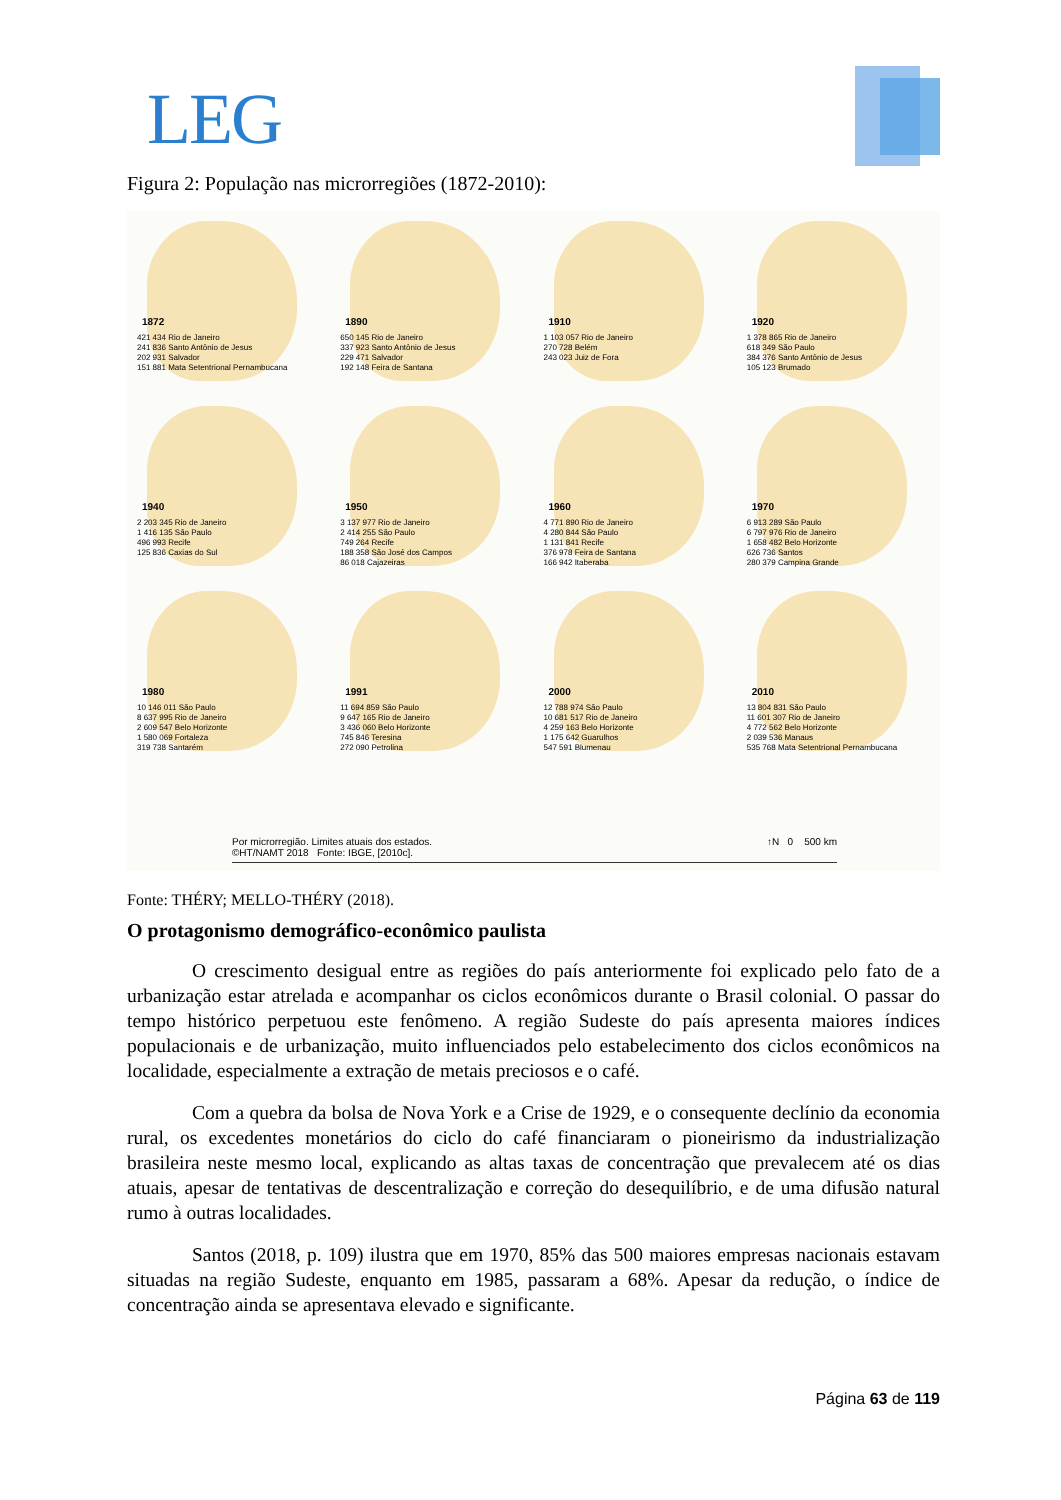LEG
Figura 2: População nas microrregiões (1872-2010):
1872
421 434 Rio de Janeiro
241 836 Santo Antônio de Jesus
202 931 Salvador
151 881 Mata Setentrional Pernambucana
1890
650 145 Rio de Janeiro
337 923 Santo Antônio de Jesus
229 471 Salvador
192 148 Feira de Santana
1910
1 103 057 Rio de Janeiro
270 728 Belém
243 023 Juiz de Fora
1920
1 378 865 Rio de Janeiro
618 349 São Paulo
384 376 Santo Antônio de Jesus
105 123 Brumado
1940
2 203 345 Rio de Janeiro
1 416 135 São Paulo
496 993 Recife
125 836 Caxias do Sul
1950
3 137 977 Rio de Janeiro
2 414 255 São Paulo
749 264 Recife
188 358 São José dos Campos
86 018 Cajazeiras
1960
4 771 890 Rio de Janeiro
4 280 844 São Paulo
1 131 841 Recife
376 978 Feira de Santana
166 942 Itaberaba
1970
6 913 289 São Paulo
6 797 976 Rio de Janeiro
1 658 482 Belo Horizonte
626 736 Santos
280 379 Campina Grande
1980
10 146 011 São Paulo
8 637 995 Rio de Janeiro
2 609 547 Belo Horizonte
1 580 069 Fortaleza
319 738 Santarém
1991
11 694 859 São Paulo
9 647 165 Rio de Janeiro
3 436 060 Belo Horizonte
745 846 Teresina
272 090 Petrolina
2000
12 788 974 São Paulo
10 681 517 Rio de Janeiro
4 259 163 Belo Horizonte
1 175 642 Guarulhos
547 591 Blumenau
2010
13 804 831 São Paulo
11 601 307 Rio de Janeiro
4 772 562 Belo Horizonte
2 039 536 Manaus
535 768 Mata Setentrional Pernambucana
Por microrregião. Limites atuais dos estados.
©HT/NAMT 2018 Fonte: IBGE, [2010c]. ↑N 0 500 km
Fonte: THÉRY; MELLO-THÉRY (2018).
O protagonismo demográfico-econômico paulista
O crescimento desigual entre as regiões do país anteriormente foi explicado pelo fato de a urbanização estar atrelada e acompanhar os ciclos econômicos durante o Brasil colonial. O passar do tempo histórico perpetuou este fenômeno. A região Sudeste do país apresenta maiores índices populacionais e de urbanização, muito influenciados pelo estabelecimento dos ciclos econômicos na localidade, especialmente a extração de metais preciosos e o café.
Com a quebra da bolsa de Nova York e a Crise de 1929, e o consequente declínio da economia rural, os excedentes monetários do ciclo do café financiaram o pioneirismo da industrialização brasileira neste mesmo local, explicando as altas taxas de concentração que prevalecem até os dias atuais, apesar de tentativas de descentralização e correção do desequilíbrio, e de uma difusão natural rumo à outras localidades.
Santos (2018, p. 109) ilustra que em 1970, 85% das 500 maiores empresas nacionais estavam situadas na região Sudeste, enquanto em 1985, passaram a 68%. Apesar da redução, o índice de concentração ainda se apresentava elevado e significante.
Página 63 de 119